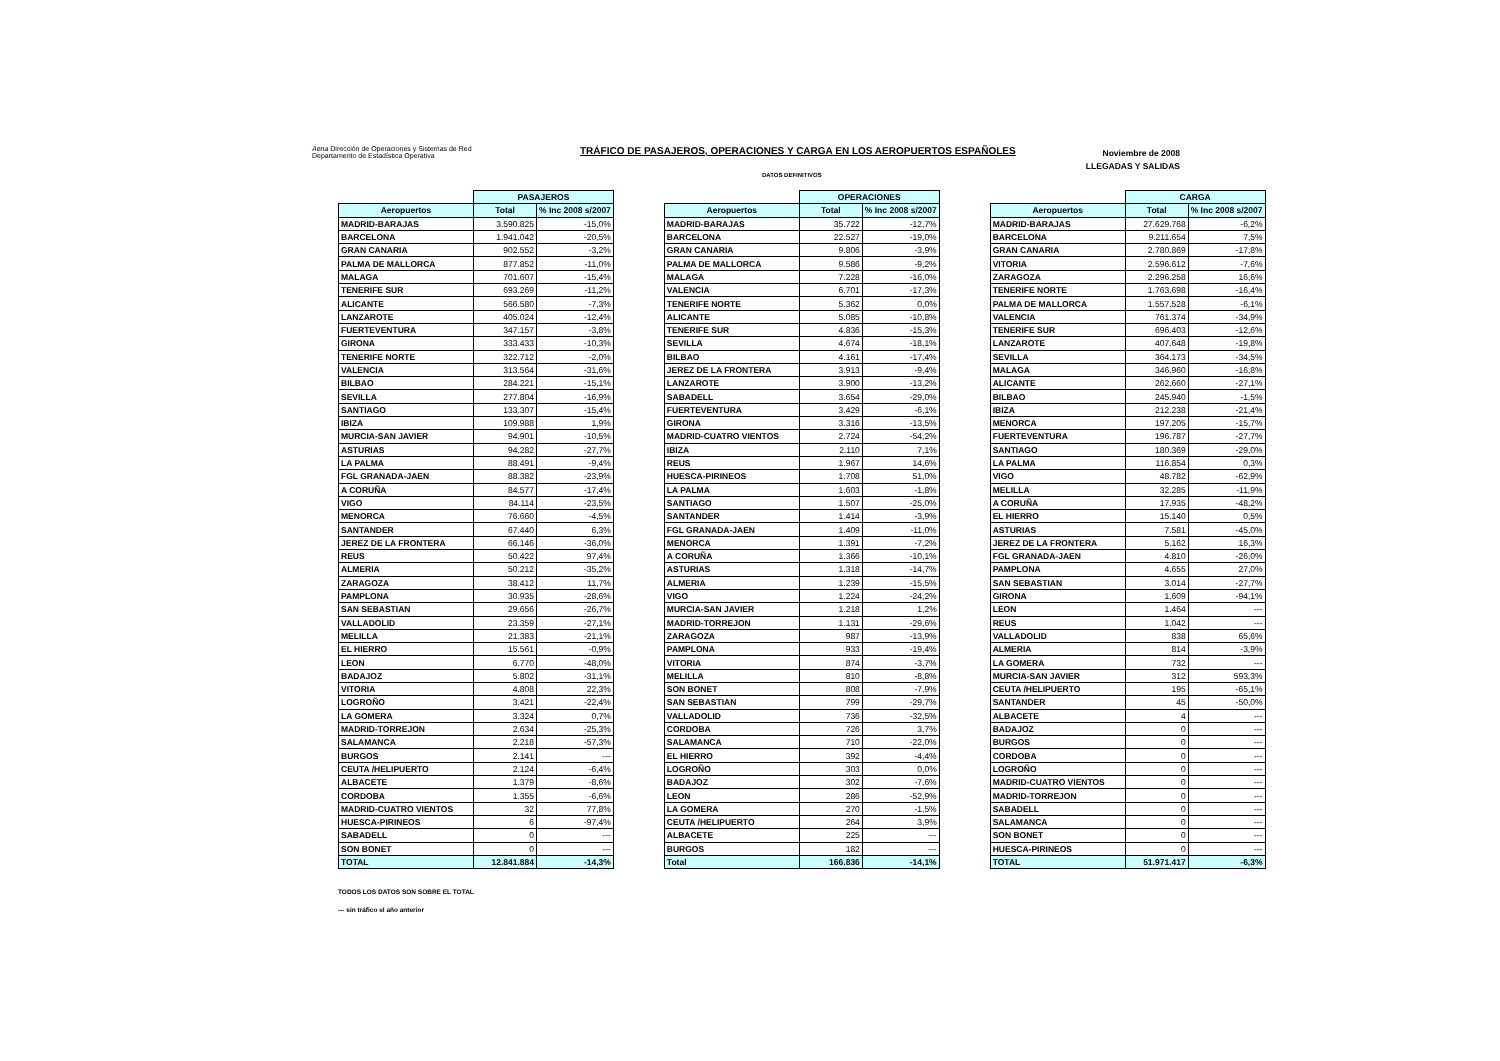Aena Dirección de Operaciones y Sistemas de Red
Departamento de Estadística Operativa
TRÁFICO DE PASAJEROS, OPERACIONES Y CARGA EN LOS AEROPUERTOS ESPAÑOLES
Noviembre de 2008
LLEGADAS Y SALIDAS
DATOS DEFINITIVOS
| | PASAJEROS | |
| Aeropuertos | Total | % Inc 2008 s/2007 |
| MADRID-BARAJAS | 3.590.825 | -15,0% |
| BARCELONA | 1.941.042 | -20,5% |
| GRAN CANARIA | 902.552 | -3,2% |
| PALMA DE MALLORCA | 877.852 | -11,0% |
| MALAGA | 701.607 | -15,4% |
| TENERIFE SUR | 693.269 | -11,2% |
| ALICANTE | 566.580 | -7,3% |
| LANZAROTE | 405.024 | -12,4% |
| FUERTEVENTURA | 347.157 | -3,8% |
| GIRONA | 333.433 | -10,3% |
| TENERIFE NORTE | 322.712 | -2,0% |
| VALENCIA | 313.564 | -31,6% |
| BILBAO | 284.221 | -15,1% |
| SEVILLA | 277.804 | -16,9% |
| SANTIAGO | 133.307 | -15,4% |
| IBIZA | 109.988 | 1,9% |
| MURCIA-SAN JAVIER | 94.901 | -10,5% |
| ASTURIAS | 94.282 | -27,7% |
| LA PALMA | 88.491 | -9,4% |
| FGL GRANADA-JAEN | 88.382 | -23,9% |
| A CORUÑA | 84.577 | -17,4% |
| VIGO | 84.114 | -23,5% |
| MENORCA | 76.660 | -4,5% |
| SANTANDER | 67.440 | 6,3% |
| JEREZ DE LA FRONTERA | 66.146 | -36,0% |
| REUS | 50.422 | 97,4% |
| ALMERIA | 50.212 | -35,2% |
| ZARAGOZA | 38.412 | 11,7% |
| PAMPLONA | 30.935 | -28,6% |
| SAN SEBASTIAN | 29.656 | -26,7% |
| VALLADOLID | 23.359 | -27,1% |
| MELILLA | 21.383 | -21,1% |
| EL HIERRO | 15.561 | -0,9% |
| LEON | 6.770 | -48,0% |
| BADAJOZ | 5.802 | -31,1% |
| VITORIA | 4.808 | 22,3% |
| LOGROÑO | 3.421 | -22,4% |
| LA GOMERA | 3.324 | 0,7% |
| MADRID-TORREJON | 2.634 | -25,3% |
| SALAMANCA | 2.218 | -57,3% |
| BURGOS | 2.141 | --- |
| CEUTA /HELIPUERTO | 2.124 | -6,4% |
| ALBACETE | 1.379 | -8,6% |
| CORDOBA | 1.355 | -6,6% |
| MADRID-CUATRO VIENTOS | 32 | 77,8% |
| HUESCA-PIRINEOS | 6 | -97,4% |
| SABADELL | 0 | --- |
| SON BONET | 0 | --- |
| TOTAL | 12.841.884 | -14,3% |
| | OPERACIONES | |
| Aeropuertos | Total | % Inc 2008 s/2007 |
| MADRID-BARAJAS | 35.722 | -12,7% |
| BARCELONA | 22.527 | -19,0% |
| GRAN CANARIA | 9.806 | -3,9% |
| PALMA DE MALLORCA | 9.586 | -9,2% |
| MALAGA | 7.228 | -16,0% |
| VALENCIA | 6.701 | -17,3% |
| TENERIFE NORTE | 5.362 | 0,0% |
| ALICANTE | 5.085 | -10,8% |
| TENERIFE SUR | 4.836 | -15,3% |
| SEVILLA | 4.674 | -18,1% |
| BILBAO | 4.161 | -17,4% |
| JEREZ DE LA FRONTERA | 3.913 | -9,4% |
| LANZAROTE | 3.900 | -13,2% |
| SABADELL | 3.654 | -29,0% |
| FUERTEVENTURA | 3.429 | -6,1% |
| GIRONA | 3.316 | -13,5% |
| MADRID-CUATRO VIENTOS | 2.724 | -54,2% |
| IBIZA | 2.110 | 7,1% |
| REUS | 1.967 | 14,6% |
| HUESCA-PIRINEOS | 1.708 | 51,0% |
| LA PALMA | 1.603 | -1,8% |
| SANTIAGO | 1.507 | -25,0% |
| SANTANDER | 1.414 | -3,9% |
| FGL GRANADA-JAEN | 1.409 | -11,0% |
| MENORCA | 1.391 | -7,2% |
| A CORUÑA | 1.366 | -10,1% |
| ASTURIAS | 1.318 | -14,7% |
| ALMERIA | 1.239 | -15,5% |
| VIGO | 1.224 | -24,2% |
| MURCIA-SAN JAVIER | 1.218 | 1,2% |
| MADRID-TORREJON | 1.131 | -29,6% |
| ZARAGOZA | 987 | -13,9% |
| PAMPLONA | 933 | -19,4% |
| VITORIA | 874 | -3,7% |
| MELILLA | 810 | -8,8% |
| SON BONET | 808 | -7,9% |
| SAN SEBASTIAN | 799 | -29,7% |
| VALLADOLID | 736 | -32,5% |
| CORDOBA | 726 | 3,7% |
| SALAMANCA | 710 | -22,0% |
| EL HIERRO | 392 | -4,4% |
| LOGROÑO | 303 | 0,0% |
| BADAJOZ | 302 | -7,6% |
| LEON | 286 | -52,9% |
| LA GOMERA | 270 | -1,5% |
| CEUTA /HELIPUERTO | 264 | 3,9% |
| ALBACETE | 225 | --- |
| BURGOS | 182 | --- |
| Total | 166.836 | -14,1% |
| | CARGA | |
| Aeropuertos | Total | % Inc 2008 s/2007 |
| MADRID-BARAJAS | 27.629.768 | -6,2% |
| BARCELONA | 9.211.654 | 7,5% |
| GRAN CANARIA | 2.780.869 | -17,8% |
| VITORIA | 2.596.612 | -7,6% |
| ZARAGOZA | 2.296.258 | 16,6% |
| TENERIFE NORTE | 1.763.698 | -16,4% |
| PALMA DE MALLORCA | 1.557.528 | -6,1% |
| VALENCIA | 761.374 | -34,9% |
| TENERIFE SUR | 696.403 | -12,6% |
| LANZAROTE | 407.648 | -19,8% |
| SEVILLA | 364.173 | -34,5% |
| MALAGA | 346.960 | -16,8% |
| ALICANTE | 262.660 | -27,1% |
| BILBAO | 245.940 | -1,5% |
| IBIZA | 212.238 | -21,4% |
| MENORCA | 197.205 | -15,7% |
| FUERTEVENTURA | 196.787 | -27,7% |
| SANTIAGO | 180.369 | -29,0% |
| LA PALMA | 116.854 | 0,3% |
| VIGO | 48.782 | -62,9% |
| MELILLA | 32.285 | -11,9% |
| A CORUÑA | 17.935 | -48,2% |
| EL HIERRO | 15.140 | 0,5% |
| ASTURIAS | 7.581 | -45,0% |
| JEREZ DE LA FRONTERA | 5.162 | 16,3% |
| FGL GRANADA-JAEN | 4.810 | -26,0% |
| PAMPLONA | 4.655 | 27,0% |
| SAN SEBASTIAN | 3.014 | -27,7% |
| GIRONA | 1.609 | -94,1% |
| LEON | 1.464 | --- |
| REUS | 1.042 | --- |
| VALLADOLID | 838 | 65,6% |
| ALMERIA | 814 | -3,9% |
| LA GOMERA | 732 | --- |
| MURCIA-SAN JAVIER | 312 | 593,3% |
| CEUTA /HELIPUERTO | 195 | -65,1% |
| SANTANDER | 45 | -50,0% |
| ALBACETE | 4 | --- |
| BADAJOZ | 0 | --- |
| BURGOS | 0 | --- |
| CORDOBA | 0 | --- |
| LOGROÑO | 0 | --- |
| MADRID-CUATRO VIENTOS | 0 | --- |
| MADRID-TORREJON | 0 | --- |
| SABADELL | 0 | --- |
| SALAMANCA | 0 | --- |
| SON BONET | 0 | --- |
| HUESCA-PIRINEOS | 0 | --- |
| TOTAL | 51.971.417 | -6,3% |
TODOS LOS DATOS SON SOBRE EL TOTAL
--- sin tráfico el año anterior